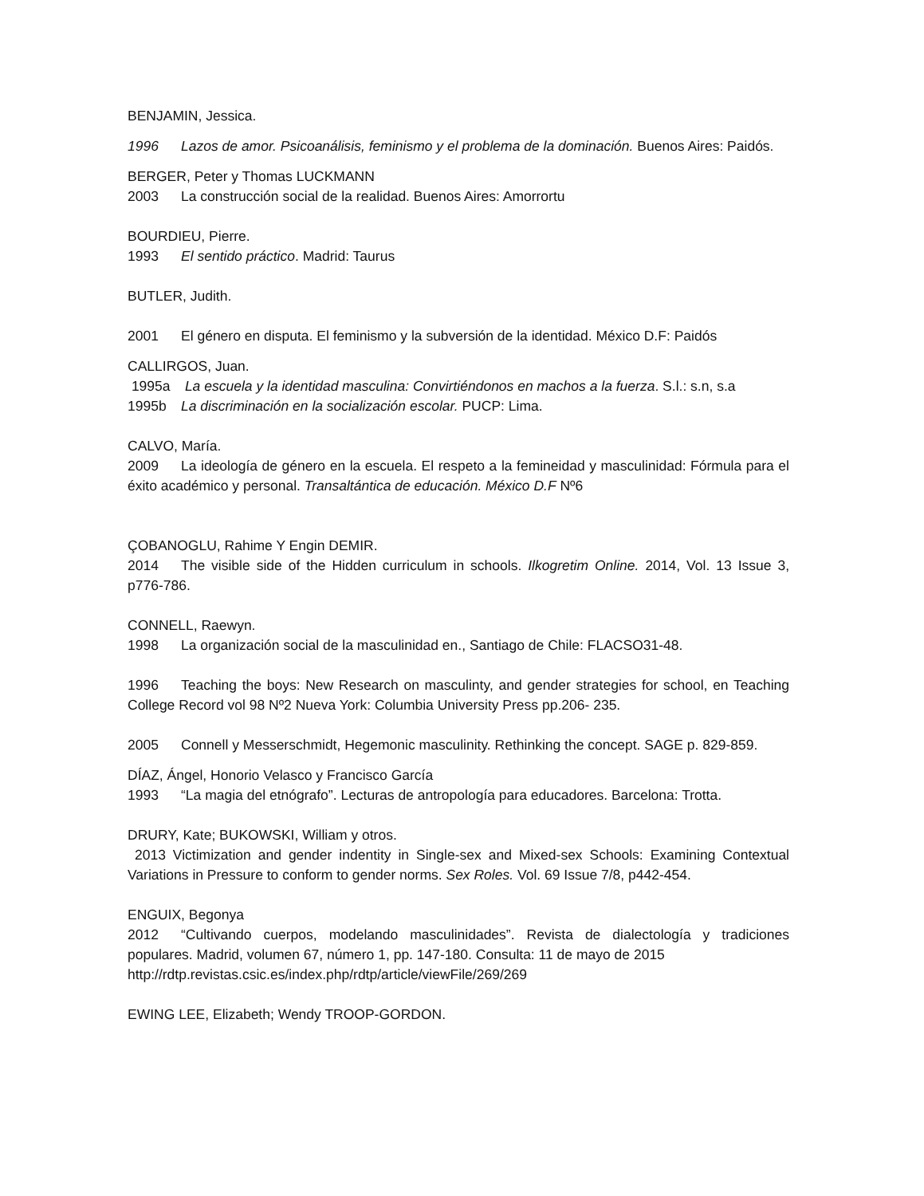BENJAMIN, Jessica.
1996 Lazos de amor. Psicoanálisis, feminismo y el problema de la dominación. Buenos Aires: Paidós.
BERGER, Peter y Thomas LUCKMANN
2003 La construcción social de la realidad. Buenos Aires: Amorrortu
BOURDIEU, Pierre.
1993 El sentido práctico. Madrid: Taurus
BUTLER, Judith.
2001 El género en disputa. El feminismo y la subversión de la identidad. México D.F: Paidós
CALLIRGOS, Juan.
1995a La escuela y la identidad masculina: Convirtiéndonos en machos a la fuerza. S.l.: s.n, s.a
1995b La discriminación en la socialización escolar. PUCP: Lima.
CALVO, María.
2009 La ideología de género en la escuela. El respeto a la femineidad y masculinidad: Fórmula para el éxito académico y personal. Transaltántica de educación. México D.F Nº6
ÇOBANOGLU, Rahime Y Engin DEMIR.
2014 The visible side of the Hidden curriculum in schools. Ilkogretim Online. 2014, Vol. 13 Issue 3, p776-786.
CONNELL, Raewyn.
1998 La organización social de la masculinidad en., Santiago de Chile: FLACSO31-48.
1996 Teaching the boys: New Research on masculinty, and gender strategies for school, en Teaching College Record vol 98 Nº2 Nueva York: Columbia University Press pp.206- 235.
2005 Connell y Messerschmidt, Hegemonic masculinity. Rethinking the concept. SAGE p. 829-859.
DÍAZ, Ángel, Honorio Velasco y Francisco García
1993 “La magia del etnógrafo”. Lecturas de antropología para educadores. Barcelona: Trotta.
DRURY, Kate; BUKOWSKI, William y otros.
2013 Victimization and gender indentity in Single-sex and Mixed-sex Schools: Examining Contextual Variations in Pressure to conform to gender norms. Sex Roles. Vol. 69 Issue 7/8, p442-454.
ENGUIX, Begonya
2012 “Cultivando cuerpos, modelando masculinidades”. Revista de dialectología y tradiciones populares. Madrid, volumen 67, número 1, pp. 147-180. Consulta: 11 de mayo de 2015
http://rdtp.revistas.csic.es/index.php/rdtp/article/viewFile/269/269
EWING LEE, Elizabeth; Wendy TROOP-GORDON.